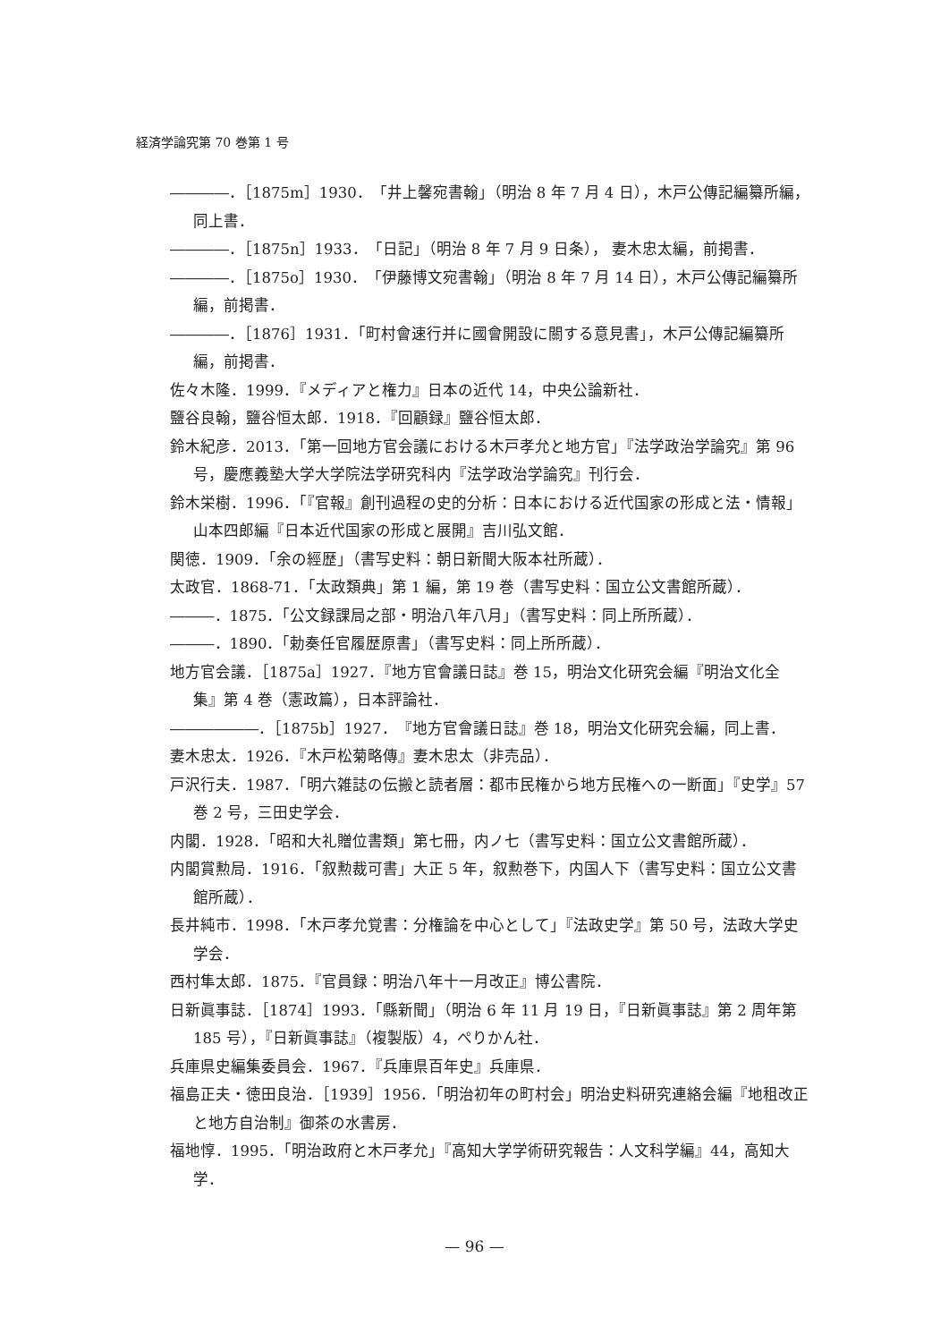経済学論究第 70 巻第 1 号
――――．［1875m］1930．「井上馨宛書翰」（明治 8 年 7 月 4 日），木戸公傳記編纂所編，同上書．
――――．［1875n］1933．「日記」（明治 8 年 7 月 9 日条）， 妻木忠太編，前掲書．
――――．［1875o］1930．「伊藤博文宛書翰」（明治 8 年 7 月 14 日），木戸公傳記編纂所編，前掲書．
――――．［1876］1931．「町村會速行并に國會開設に關する意見書」，木戸公傳記編纂所編，前掲書．
佐々木隆．1999．『メディアと権力』日本の近代 14，中央公論新社．
鹽谷良翰，鹽谷恒太郎．1918．『回顧録』鹽谷恒太郎．
鈴木紀彦．2013．「第一回地方官会議における木戸孝允と地方官」『法学政治学論究』第 96 号，慶應義塾大学大学院法学研究科内『法学政治学論究』刊行会．
鈴木栄樹．1996．「『官報』創刊過程の史的分析：日本における近代国家の形成と法・情報」山本四郎編『日本近代国家の形成と展開』吉川弘文館．
関徳．1909．「余の經歴」（書写史料：朝日新聞大阪本社所蔵）．
太政官．1868-71．「太政類典」第 1 編，第 19 巻（書写史料：国立公文書館所蔵）．
―――．1875．「公文録課局之部・明治八年八月」（書写史料：同上所所蔵）．
―――．1890．「勅奏任官履歴原書」（書写史料：同上所所蔵）．
地方官会議．［1875a］1927．『地方官會議日誌』巻 15，明治文化研究会編『明治文化全集』第 4 巻（憲政篇），日本評論社．
――――――．［1875b］1927．『地方官會議日誌』巻 18，明治文化研究会編，同上書．
妻木忠太．1926．『木戸松菊略傳』妻木忠太（非売品）．
戸沢行夫．1987．「明六雑誌の伝搬と読者層：都市民権から地方民権への一断面」『史学』57 巻 2 号，三田史学会．
内閣．1928．「昭和大礼贈位書類」第七冊，内ノ七（書写史料：国立公文書館所蔵）．
内閣賞勲局．1916．「叙勲裁可書」大正 5 年，叙勲巻下，内国人下（書写史料：国立公文書館所蔵）．
長井純市．1998．「木戸孝允覚書：分権論を中心として」『法政史学』第 50 号，法政大学史学会．
西村隼太郎．1875．『官員録：明治八年十一月改正』博公書院．
日新眞事誌．［1874］1993．「縣新聞」（明治 6 年 11 月 19 日，『日新眞事誌』第 2 周年第 185 号），『日新眞事誌』（複製版）4，ぺりかん社．
兵庫県史編集委員会．1967．『兵庫県百年史』兵庫県．
福島正夫・徳田良治．［1939］1956．「明治初年の町村会」明治史料研究連絡会編『地租改正と地方自治制』御茶の水書房．
福地惇．1995．「明治政府と木戸孝允」『高知大学学術研究報告：人文科学編』44，高知大学．
— 96 —